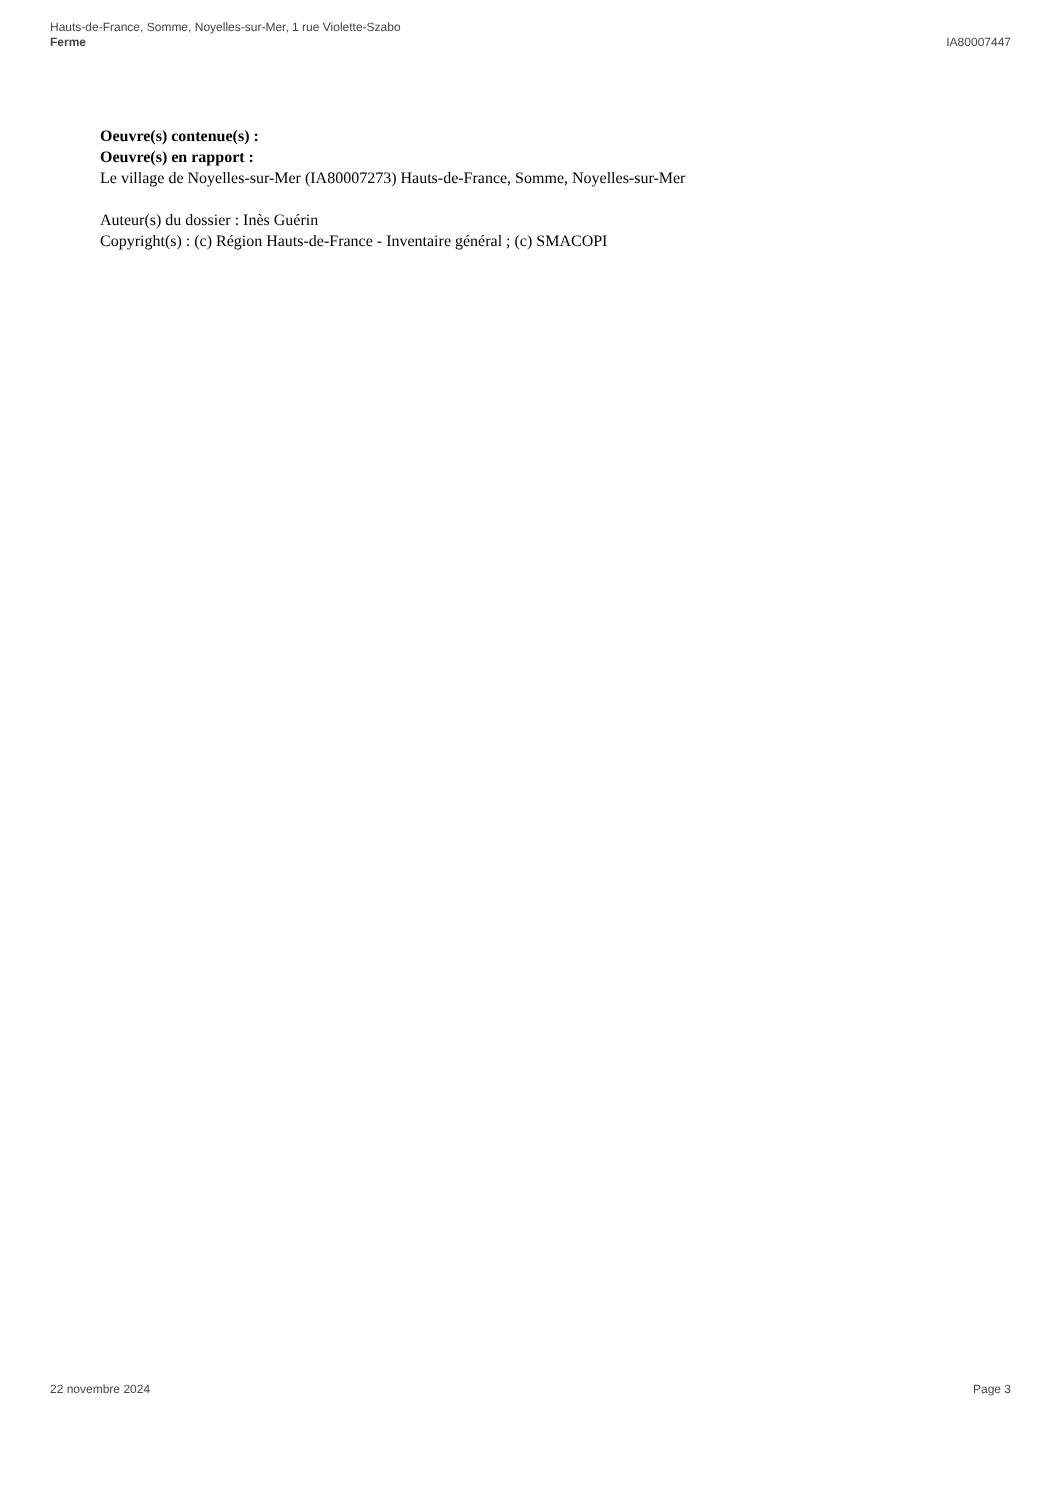Hauts-de-France, Somme, Noyelles-sur-Mer, 1 rue Violette-Szabo
Ferme
IA80007447
Oeuvre(s) contenue(s) :
Oeuvre(s) en rapport :
Le village de Noyelles-sur-Mer (IA80007273) Hauts-de-France, Somme, Noyelles-sur-Mer
Auteur(s) du dossier : Inès Guérin
Copyright(s) : (c) Région Hauts-de-France - Inventaire général ; (c) SMACOPI
22 novembre 2024 Page 3